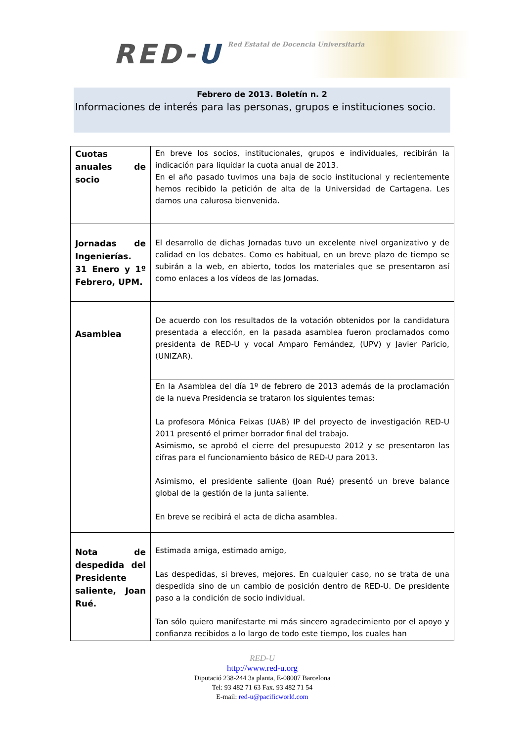RED-U
Red Estatal de Docencia Universitaria
Febrero de 2013. Boletín n. 2
Informaciones de interés para las personas, grupos e instituciones socio.
| Cuotas anuales de socio | En breve los socios, institucionales, grupos e individuales, recibirán la indicación para liquidar la cuota anual de 2013. En el año pasado tuvimos una baja de socio institucional y recientemente hemos recibido la petición de alta de la Universidad de Cartagena. Les damos una calurosa bienvenida. |
| Jornadas de Ingenierías. 31 Enero y 1º Febrero, UPM. | El desarrollo de dichas Jornadas tuvo un excelente nivel organizativo y de calidad en los debates. Como es habitual, en un breve plazo de tiempo se subirán a la web, en abierto, todos los materiales que se presentaron así como enlaces a los vídeos de las Jornadas. |
| Asamblea | De acuerdo con los resultados de la votación obtenidos por la candidatura presentada a elección, en la pasada asamblea fueron proclamados como presidenta de RED-U y vocal Amparo Fernández, (UPV) y Javier Paricio, (UNIZAR). |
| | En la Asamblea del día 1º de febrero de 2013 además de la proclamación de la nueva Presidencia se trataron los siguientes temas: La profesora Mónica Feixas (UAB) IP del proyecto de investigación RED-U 2011 presentó el primer borrador final del trabajo. Asimismo, se aprobó el cierre del presupuesto 2012 y se presentaron las cifras para el funcionamiento básico de RED-U para 2013. Asimismo, el presidente saliente (Joan Rué) presentó un breve balance global de la gestión de la junta saliente. En breve se recibirá el acta de dicha asamblea. |
| Nota de despedida del Presidente saliente, Joan Rué. | Estimada amiga, estimado amigo, Las despedidas, si breves, mejores. En cualquier caso, no se trata de una despedida sino de un cambio de posición dentro de RED-U. De presidente paso a la condición de socio individual. Tan sólo quiero manifestarte mi más sincero agradecimiento por el apoyo y confianza recibidos a lo largo de todo este tiempo, los cuales han |
RED-U
http://www.red-u.org
Diputació 238-244 3a planta, E-08007 Barcelona
Tel: 93 482 71 63 Fax. 93 482 71 54
E-mail: red-u@pacificworld.com